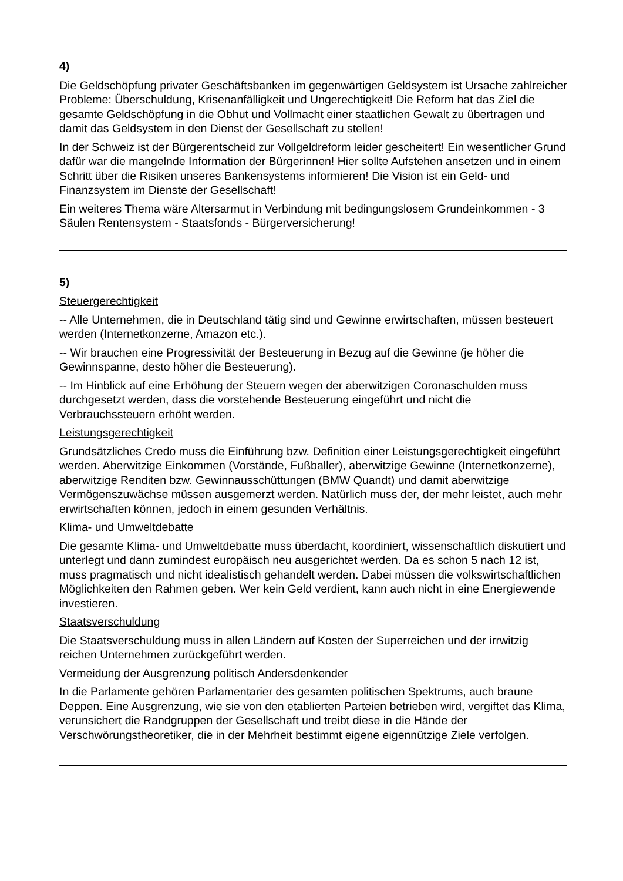4)
Die Geldschöpfung privater Geschäftsbanken im gegenwärtigen Geldsystem ist Ursache zahlreicher Probleme: Überschuldung, Krisenanfälligkeit und Ungerechtigkeit! Die Reform hat das Ziel die gesamte Geldschöpfung in die Obhut und Vollmacht einer staatlichen Gewalt zu übertragen und damit das Geldsystem in den Dienst der Gesellschaft zu stellen!
In der Schweiz ist der Bürgerentscheid zur Vollgeldreform leider gescheitert! Ein wesentlicher Grund dafür war die mangelnde Information der Bürgerinnen! Hier sollte Aufstehen ansetzen und in einem Schritt über die Risiken unseres Bankensystems informieren! Die Vision ist ein Geld- und Finanzsystem im Dienste der Gesellschaft!
Ein weiteres Thema wäre Altersarmut in Verbindung mit bedingungslosem Grundeinkommen - 3 Säulen Rentensystem - Staatsfonds - Bürgerversicherung!
5)
Steuergerechtigkeit
-- Alle Unternehmen, die in Deutschland tätig sind und Gewinne erwirtschaften, müssen besteuert werden (Internetkonzerne, Amazon etc.).
-- Wir brauchen eine Progressivität der Besteuerung in Bezug auf die Gewinne (je höher die Gewinnspanne, desto höher die Besteuerung).
-- Im Hinblick auf eine Erhöhung der Steuern wegen der aberwitzigen Coronaschulden muss durchgesetzt werden, dass die vorstehende Besteuerung eingeführt und nicht die Verbrauchssteuern erhöht werden.
Leistungsgerechtigkeit
Grundsätzliches Credo muss die Einführung bzw. Definition einer Leistungsgerechtigkeit eingeführt werden. Aberwitzige Einkommen (Vorstände, Fußballer), aberwitzige Gewinne (Internetkonzerne), aberwitzige Renditen bzw. Gewinnausschüttungen (BMW Quandt) und damit aberwitzige Vermögenszuwächse müssen ausgemerzt werden. Natürlich muss der, der mehr leistet, auch mehr erwirtschaften können, jedoch in einem gesunden Verhältnis.
Klima- und Umweltdebatte
Die gesamte Klima- und Umweltdebatte muss überdacht, koordiniert, wissenschaftlich diskutiert und unterlegt und dann zumindest europäisch neu ausgerichtet werden. Da es schon 5 nach 12 ist, muss pragmatisch und nicht idealistisch gehandelt werden. Dabei müssen die volkswirtschaftlichen Möglichkeiten den Rahmen geben. Wer kein Geld verdient, kann auch nicht in eine Energiewende investieren.
Staatsverschuldung
Die Staatsverschuldung muss in allen Ländern auf Kosten der Superreichen und der irrwitzig reichen Unternehmen zurückgeführt werden.
Vermeidung der Ausgrenzung politisch Andersdenkender
In die Parlamente gehören Parlamentarier des gesamten politischen Spektrums, auch braune Deppen. Eine Ausgrenzung, wie sie von den etablierten Parteien betrieben wird, vergiftet das Klima, verunsichert die Randgruppen der Gesellschaft und treibt diese in die Hände der Verschwörungstheoretiker, die in der Mehrheit bestimmt eigene eigennützige Ziele verfolgen.